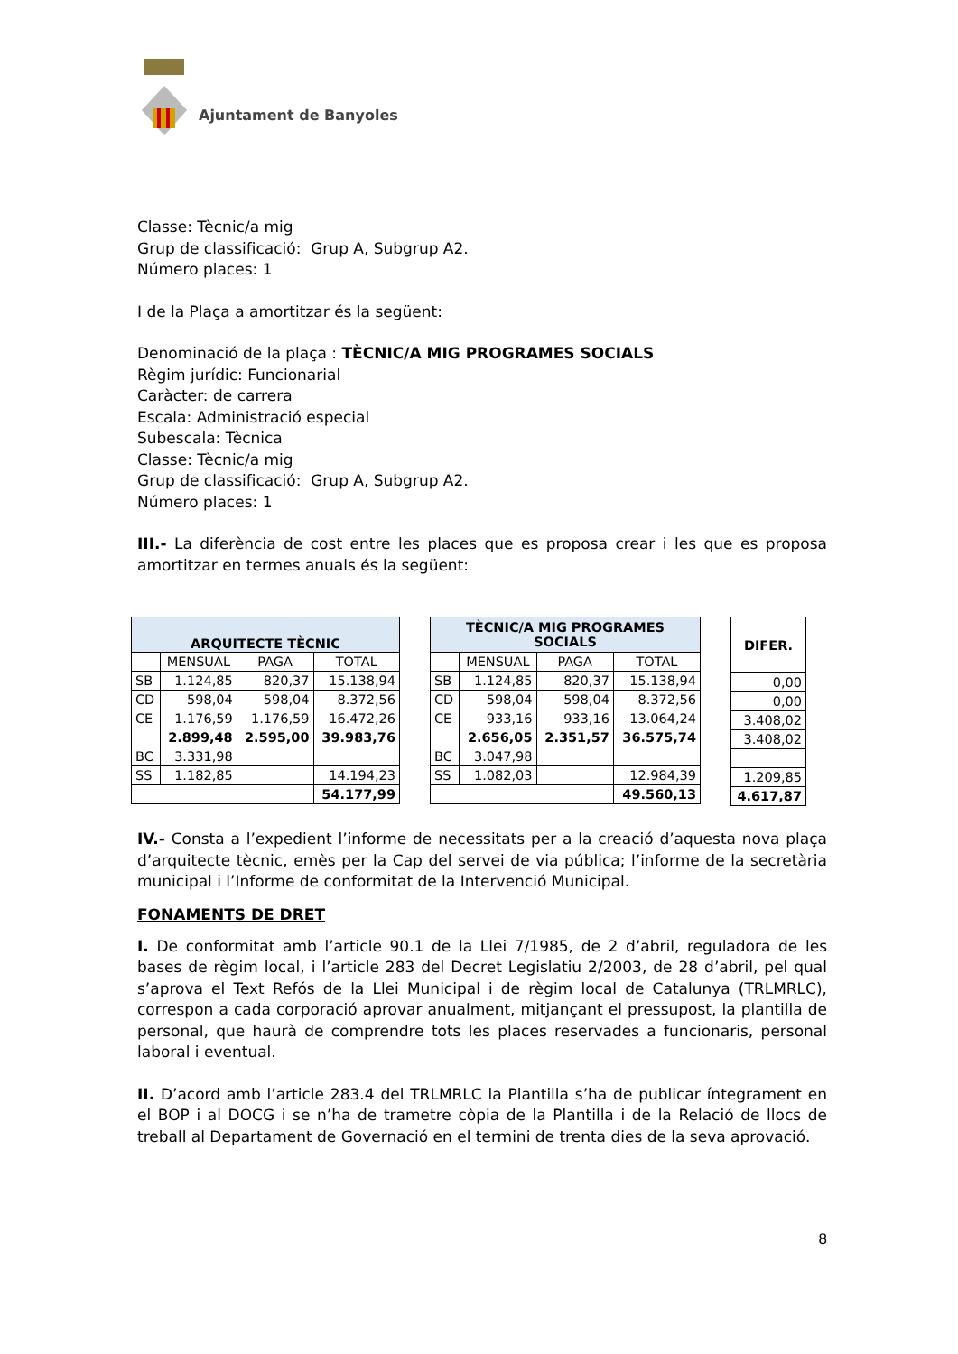Ajuntament de Banyoles
Classe: Tècnic/a mig
Grup de classificació: Grup A, Subgrup A2.
Número places: 1
I de la Plaça a amortitzar és la següent:
Denominació de la plaça : TÈCNIC/A MIG PROGRAMES SOCIALS
Règim jurídic: Funcionarial
Caràcter: de carrera
Escala: Administració especial
Subescala: Tècnica
Classe: Tècnic/a mig
Grup de classificació: Grup A, Subgrup A2.
Número places: 1
III.- La diferència de cost entre les places que es proposa crear i les que es proposa amortitzar en termes anuals és la següent:
| ARQUITECTE TÈCNIC | | | |
| --- | --- | --- | --- |
| | MENSUAL | PAGA | TOTAL |
| SB | 1.124,85 | 820,37 | 15.138,94 |
| CD | 598,04 | 598,04 | 8.372,56 |
| CE | 1.176,59 | 1.176,59 | 16.472,26 |
| | 2.899,48 | 2.595,00 | 39.983,76 |
| BC | 3.331,98 | | |
| SS | 1.182,85 | | 14.194,23 |
| | | | 54.177,99 |
| TÈCNIC/A MIG PROGRAMES SOCIALS | | | |
| --- | --- | --- | --- |
| | MENSUAL | PAGA | TOTAL |
| SB | 1.124,85 | 820,37 | 15.138,94 |
| CD | 598,04 | 598,04 | 8.372,56 |
| CE | 933,16 | 933,16 | 13.064,24 |
| | 2.656,05 | 2.351,57 | 36.575,74 |
| BC | 3.047,98 | | |
| SS | 1.082,03 | | 12.984,39 |
| | | | 49.560,13 |
| DIFER. |
| --- |
| 0,00 |
| 0,00 |
| 3.408,02 |
| 3.408,02 |
| 1.209,85 |
| 4.617,87 |
IV.- Consta a l’expedient l’informe de necessitats per a la creació d’aquesta nova plaça d’arquitecte tècnic, emès per la Cap del servei de via pública; l’informe de la secretària municipal i l’Informe de conformitat de la Intervenció Municipal.
FONAMENTS DE DRET
I. De conformitat amb l’article 90.1 de la Llei 7/1985, de 2 d’abril, reguladora de les bases de règim local, i l’article 283 del Decret Legislatiu 2/2003, de 28 d’abril, pel qual s’aprova el Text Refós de la Llei Municipal i de règim local de Catalunya (TRLMRLC), correspon a cada corporació aprovar anualment, mitjançant el pressupost, la plantilla de personal, que haurà de comprendre tots les places reservades a funcionaris, personal laboral i eventual.
II. D’acord amb l’article 283.4 del TRLMRLC la Plantilla s’ha de publicar íntegrament en el BOP i al DOCG i se n’ha de trametre còpia de la Plantilla i de la Relació de llocs de treball al Departament de Governació en el termini de trenta dies de la seva aprovació.
8